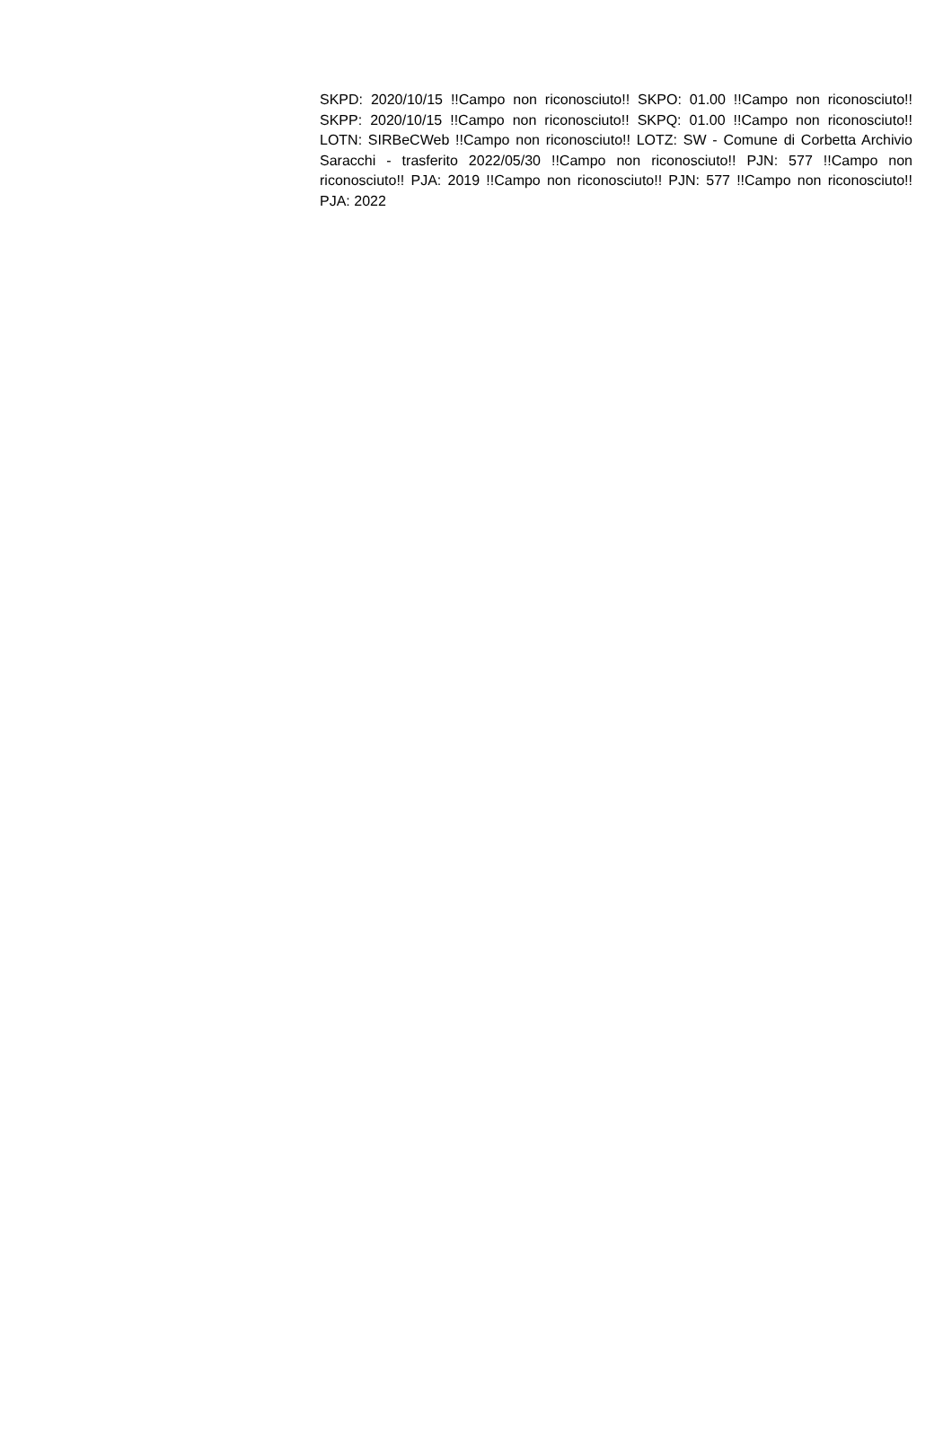SKPD: 2020/10/15 !!Campo non riconosciuto!! SKPO: 01.00 !!Campo non riconosciuto!! SKPP: 2020/10/15 !!Campo non riconosciuto!! SKPQ: 01.00 !!Campo non riconosciuto!! LOTN: SIRBeCWeb !!Campo non riconosciuto!! LOTZ: SW - Comune di Corbetta Archivio Saracchi - trasferito 2022/05/30 !!Campo non riconosciuto!! PJN: 577 !!Campo non riconosciuto!! PJA: 2019 !!Campo non riconosciuto!! PJN: 577 !!Campo non riconosciuto!! PJA: 2022